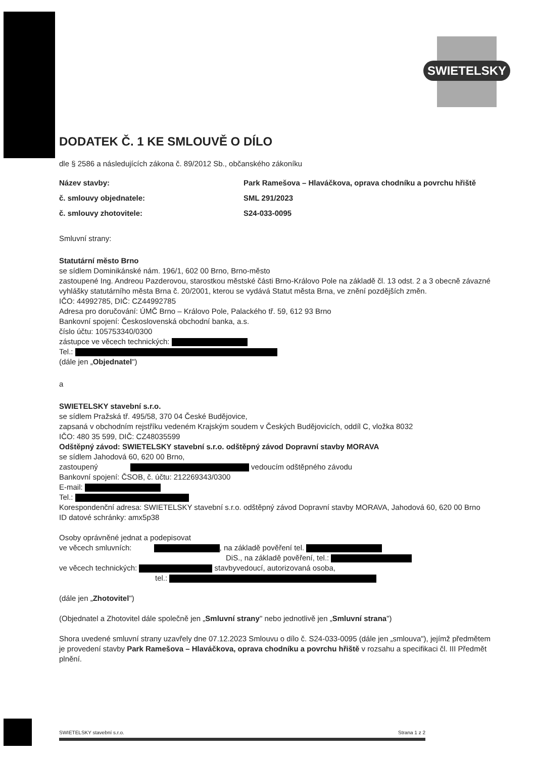SWIETELSKY
DODATEK Č. 1 KE SMLOUVĚ O DÍLO
dle § 2586 a následujících zákona č. 89/2012 Sb., občanského zákoníku
Název stavby: Park Ramešova – Hlaváčkova, oprava chodníku a povrchu hřiště
č. smlouvy objednatele: SML 291/2023
č. smlouvy zhotovitele: S24-033-0095
Smluvní strany:
Statutární město Brno
se sídlem Dominikánské nám. 196/1, 602 00 Brno, Brno-město
zastoupené Ing. Andreou Pazderovou, starostkou městské části Brno-Královo Pole na základě čl. 13 odst. 2 a 3 obecně závazné vyhlášky statutárního města Brna č. 20/2001, kterou se vydává Statut města Brna, ve znění pozdějších změn.
IČO: 44992785, DIČ: CZ44992785
Adresa pro doručování: ÚMČ Brno – Královo Pole, Palackého tř. 59, 612 93 Brno
Bankovní spojení: Československá obchodní banka, a.s.
číslo účtu: 105753340/0300
zástupce ve věcech technických:
Tel.:
(dále jen „Objednatel")
a
SWIETELSKY stavební s.r.o.
se sídlem Pražská tř. 495/58, 370 04 České Budějovice,
zapsaná v obchodním rejstříku vedeném Krajským soudem v Českých Budějovicích, oddíl C, vložka 8032
IČO: 480 35 599, DIČ: CZ48035599
Odštěpný závod: SWIETELSKY stavební s.r.o. odštěpný závod Dopravní stavby MORAVA
se sídlem Jahodová 60, 620 00 Brno,
zastoupený vedoucím odštěpného závodu
Bankovní spojení: ČSOB, č. účtu: 212269343/0300
E-mail:
Tel.:
Korespondenční adresa: SWIETELSKY stavební s.r.o. odštěpný závod Dopravní stavby MORAVA, Jahodová 60, 620 00 Brno
ID datové schránky: amx5p38
Osoby oprávněné jednat a podepisovat
ve věcech smluvních: , na základě pověření tel.
DiS., na základě pověření, tel.:
ve věcech technických: stavbyvedoucí, autorizovaná osoba,
tel.:
(dále jen „Zhotovitel")
(Objednatel a Zhotovitel dále společně jen „Smluvní strany" nebo jednotlivě jen „Smluvní strana")
Shora uvedené smluvní strany uzavřely dne 07.12.2023 Smlouvu o dílo č. S24-033-0095 (dále jen „smlouva"), jejímž předmětem je provedení stavby Park Ramešova – Hlaváčkova, oprava chodníku a povrchu hřiště v rozsahu a specifikaci čl. III Předmět plnění.
SWIETELSKY stavební s.r.o. Strana 1 z 2